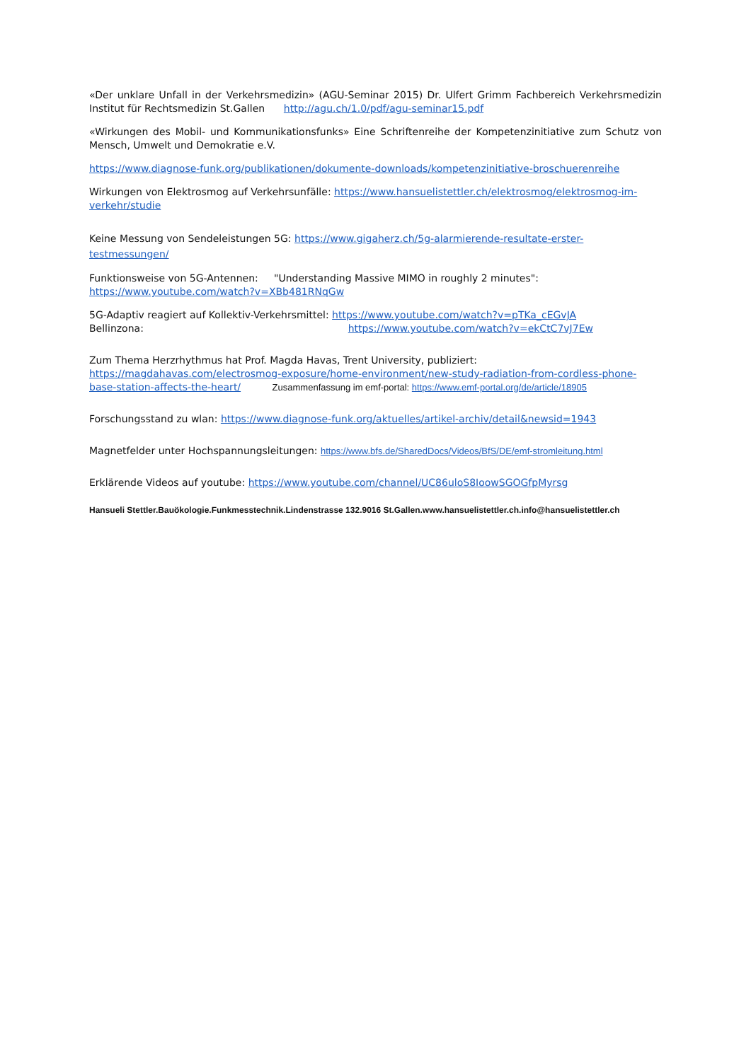«Der unklare Unfall in der Verkehrsmedizin» (AGU-Seminar 2015) Dr. Ulfert Grimm Fachbereich Verkehrsmedizin Institut für Rechtsmedizin St.Gallen http://agu.ch/1.0/pdf/agu-seminar15.pdf
«Wirkungen des Mobil- und Kommunikationsfunks» Eine Schriftenreihe der Kompetenzinitiative zum Schutz von Mensch, Umwelt und Demokratie e.V.
https://www.diagnose-funk.org/publikationen/dokumente-downloads/kompetenzinitiative-broschuerenreihe
Wirkungen von Elektrosmog auf Verkehrsunfälle: https://www.hansuelistettler.ch/elektrosmog/elektrosmog-im-verkehr/studie
Keine Messung von Sendeleistungen 5G: https://www.gigaherz.ch/5g-alarmierende-resultate-erster-testmessungen/
Funktionsweise von 5G-Antennen: "Understanding Massive MIMO in roughly 2 minutes":
https://www.youtube.com/watch?v=XBb481RNqGw
5G-Adaptiv reagiert auf Kollektiv-Verkehrsmittel: https://www.youtube.com/watch?v=pTKa_cEGvJA
Bellinzona: https://www.youtube.com/watch?v=ekCtC7vJ7Ew
Zum Thema Herzrhythmus hat Prof. Magda Havas, Trent University, publiziert:
https://magdahavas.com/electrosmog-exposure/home-environment/new-study-radiation-from-cordless-phone-base-station-affects-the-heart/ Zusammenfassung im emf-portal: https://www.emf-portal.org/de/article/18905
Forschungsstand zu wlan: https://www.diagnose-funk.org/aktuelles/artikel-archiv/detail&newsid=1943
Magnetfelder unter Hochspannungsleitungen: https://www.bfs.de/SharedDocs/Videos/BfS/DE/emf-stromleitung.html
Erklärende Videos auf youtube: https://www.youtube.com/channel/UC86uloS8IoowSGOGfpMyrsg
Hansueli Stettler.Bauökologie.Funkmesstechnik.Lindenstrasse 132.9016 St.Gallen.www.hansuelistettler.ch.info@hansuelistettler.ch